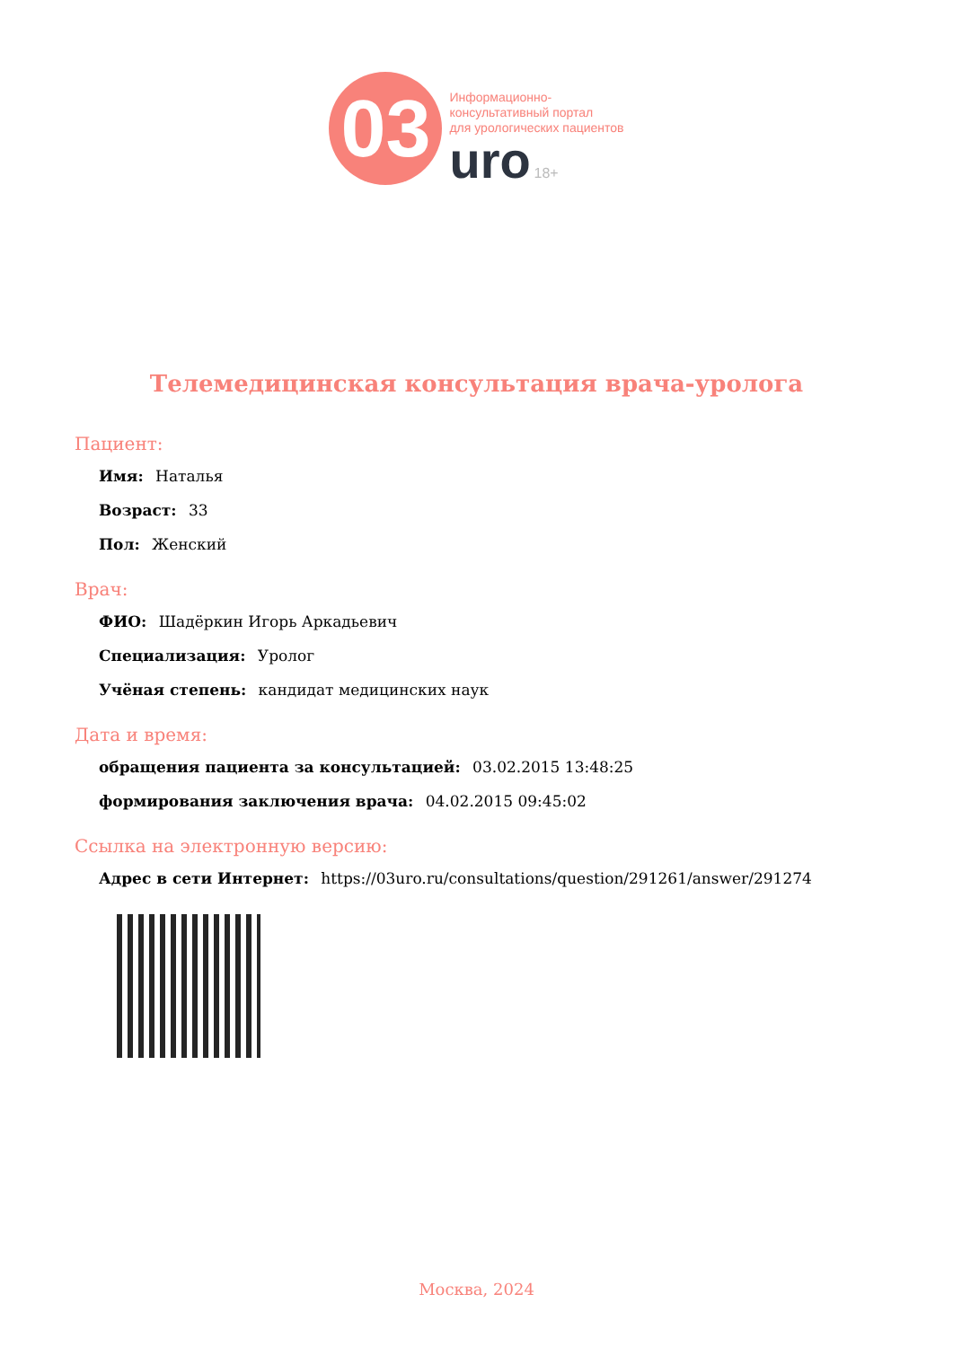03
Информационно-
консультативный портал
для урологических пациентов
uro 18+
Телемедицинская консультация врача-уролога
Пациент:
Имя: Наталья
Возраст: 33
Пол: Женский
Врач:
ФИО: Шадёркин Игорь Аркадьевич
Специализация: Уролог
Учёная степень: кандидат медицинских наук
Дата и время:
обращения пациента за консультацией: 03.02.2015 13:48:25
формирования заключения врача: 04.02.2015 09:45:02
Ссылка на электронную версию:
Адрес в сети Интернет: https://03uro.ru/consultations/question/291261/answer/291274
Москва, 2024